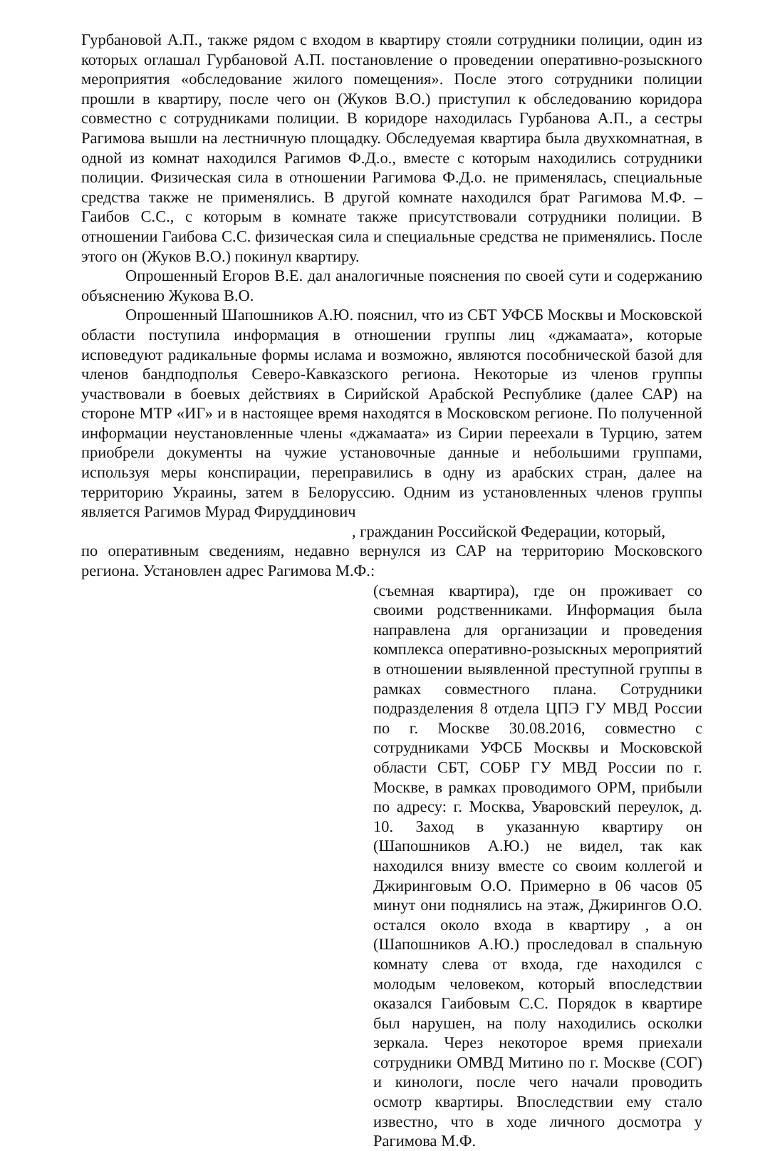Гурбановой А.П., также рядом с входом в квартиру стояли сотрудники полиции, один из которых оглашал Гурбановой А.П. постановление о проведении оперативно-розыскного мероприятия «обследование жилого помещения». После этого сотрудники полиции прошли в квартиру, после чего он (Жуков В.О.) приступил к обследованию коридора совместно с сотрудниками полиции. В коридоре находилась Гурбанова А.П., а сестры Рагимова вышли на лестничную площадку. Обследуемая квартира была двухкомнатная, в одной из комнат находился Рагимов Ф.Д.о., вместе с которым находились сотрудники полиции. Физическая сила в отношении Рагимова Ф.Д.о. не применялась, специальные средства также не применялись. В другой комнате находился брат Рагимова М.Ф. – Гаибов С.С., с которым в комнате также присутствовали сотрудники полиции. В отношении Гаибова С.С. физическая сила и специальные средства не применялись. После этого он (Жуков В.О.) покинул квартиру.
Опрошенный Егоров В.Е. дал аналогичные пояснения по своей сути и содержанию объяснению Жукова В.О.
Опрошенный Шапошников А.Ю. пояснил, что из СБТ УФСБ Москвы и Московской области поступила информация в отношении группы лиц «джамаата», которые исповедуют радикальные формы ислама и возможно, являются пособнической базой для членов бандподполья Северо-Кавказского региона. Некоторые из членов группы участвовали в боевых действиях в Сирийской Арабской Республике (далее САР) на стороне МТР «ИГ» и в настоящее время находятся в Московском регионе. По полученной информации неустановленные члены «джамаата» из Сирии переехали в Турцию, затем приобрели документы на чужие установочные данные и небольшими группами, используя меры конспирации, переправились в одну из арабских стран, далее на территорию Украины, затем в Белоруссию. Одним из установленных членов группы является Рагимов Мурад Фируддинович
, гражданин Российской Федерации, который,
по оперативным сведениям, недавно вернулся из САР на территорию Московского региона. Установлен адрес Рагимова М.Ф.:
(съемная квартира), где он проживает со своими родственниками. Информация была направлена для организации и проведения комплекса оперативно-розыскных мероприятий в отношении выявленной преступной группы в рамках совместного плана. Сотрудники подразделения 8 отдела ЦПЭ ГУ МВД России по г. Москве 30.08.2016, совместно с сотрудниками УФСБ Москвы и Московской области СБТ, СОБР ГУ МВД России по г. Москве, в рамках проводимого ОРМ, прибыли по адресу: г. Москва, Уваровский переулок, д. 10. Заход в указанную квартиру он (Шапошников А.Ю.) не видел, так как находился внизу вместе со своим коллегой и Джиринговым О.О. Примерно в 06 часов 05 минут они поднялись на этаж, Джирингов О.О. остался около входа в квартиру , а он (Шапошников А.Ю.) проследовал в спальную комнату слева от входа, где находился с молодым человеком, который впоследствии оказался Гаибовым С.С. Порядок в квартире был нарушен, на полу находились осколки зеркала. Через некоторое время приехали сотрудники ОМВД Митино по г. Москве (СОГ) и кинологи, после чего начали проводить осмотр квартиры. Впоследствии ему стало известно, что в ходе личного досмотра у Рагимова М.Ф.